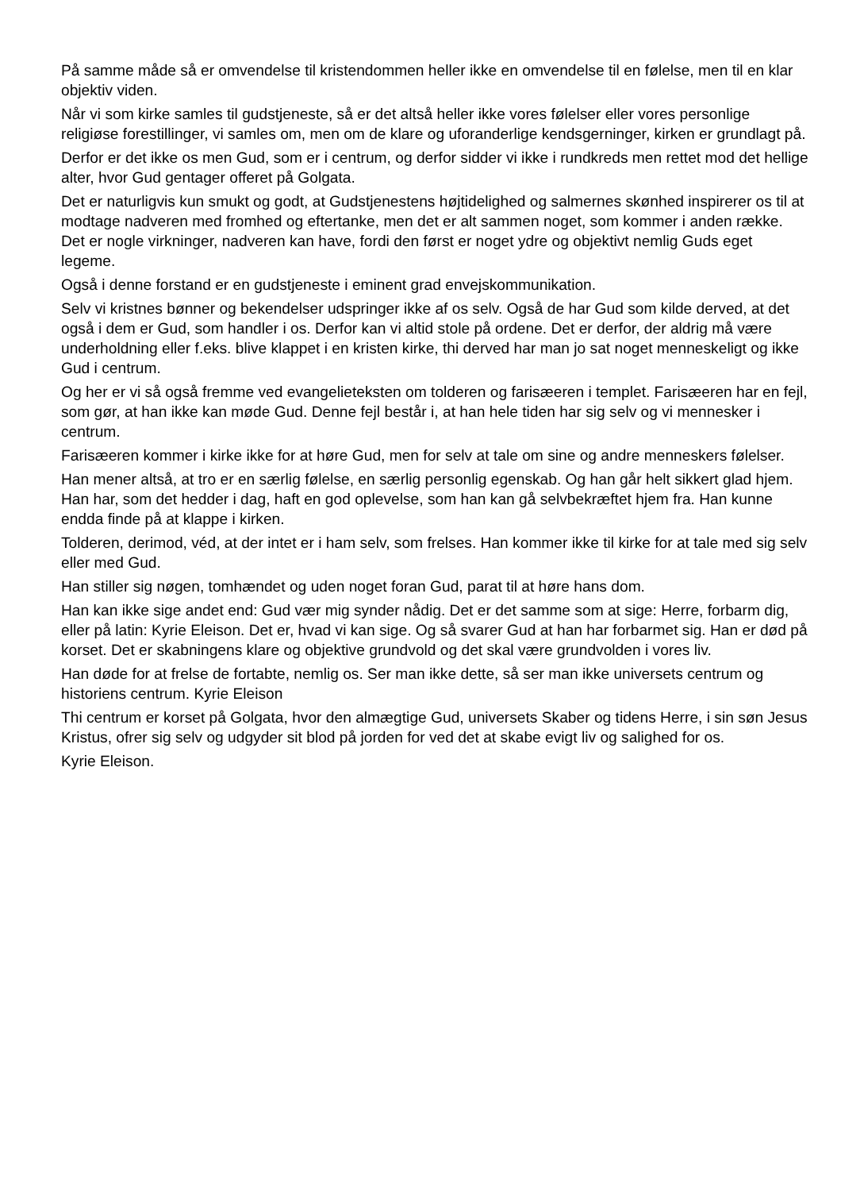På samme måde så er omvendelse til kristendommen heller ikke en omvendelse til en følelse, men til en klar objektiv viden.
Når vi som kirke samles til gudstjeneste, så er det altså heller ikke vores følelser eller vores personlige religiøse forestillinger, vi samles om, men om de klare og uforanderlige kendsgerninger, kirken er grundlagt på.
Derfor er det ikke os men Gud, som er i centrum, og derfor sidder vi ikke i rundkreds men rettet mod det hellige alter, hvor Gud gentager offeret på Golgata.
Det er naturligvis kun smukt og godt, at Gudstjenestens højtidelighed og salmernes skønhed inspirerer os til at modtage nadveren med fromhed og eftertanke, men det er alt sammen noget, som kommer i anden række. Det er nogle virkninger, nadveren kan have, fordi den først er noget ydre og objektivt nemlig Guds eget legeme.
Også i denne forstand er en gudstjeneste i eminent grad envejskommunikation.
Selv vi kristnes bønner og bekendelser udspringer ikke af os selv. Også de har Gud som kilde derved, at det også i dem er Gud, som handler i os. Derfor kan vi altid stole på ordene. Det er derfor, der aldrig må være underholdning eller f.eks. blive klappet i en kristen kirke, thi derved har man jo sat noget menneskeligt og ikke Gud i centrum.
Og her er vi så også fremme ved evangelieteksten om tolderen og farisæeren i templet. Farisæeren har en fejl, som gør, at han ikke kan møde Gud. Denne fejl består i, at han hele tiden har sig selv og vi mennesker i centrum.
Farisæeren kommer i kirke ikke for at høre Gud, men for selv at tale om sine og andre menneskers følelser.
Han mener altså, at tro er en særlig følelse, en særlig personlig egenskab. Og han går helt sikkert glad hjem. Han har, som det hedder i dag, haft en god oplevelse, som han kan gå selvbekræftet hjem fra. Han kunne endda finde på at klappe i kirken.
Tolderen, derimod, véd, at der intet er i ham selv, som frelses. Han kommer ikke til kirke for at tale med sig selv eller med Gud.
Han stiller sig nøgen, tomhændet og uden noget foran Gud, parat til at høre hans dom.
Han kan ikke sige andet end: Gud vær mig synder nådig. Det er det samme som at sige: Herre, forbarm dig, eller på latin: Kyrie Eleison. Det er, hvad vi kan sige. Og så svarer Gud at han har forbarmet sig. Han er død på korset. Det er skabningens klare og objektive grundvold og det skal være grundvolden i vores liv.
Han døde for at frelse de fortabte, nemlig os. Ser man ikke dette, så ser man ikke universets centrum og historiens centrum. Kyrie Eleison
Thi centrum er korset på Golgata, hvor den almægtige Gud, universets Skaber og tidens Herre, i sin søn Jesus Kristus, ofrer sig selv og udgyder sit blod på jorden for ved det at skabe evigt liv og salighed for os.
Kyrie Eleison.